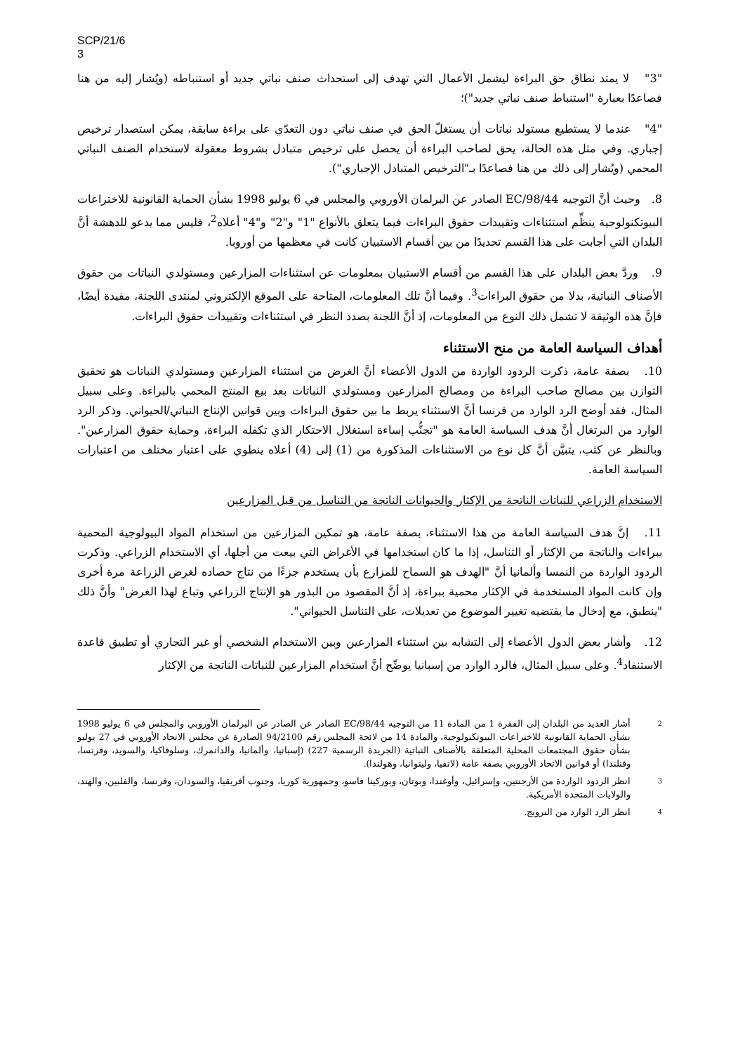SCP/21/6
3
"3" لا يمتد نطاق حق البراءة ليشمل الأعمال التي تهدف إلى استحداث صنف نباتي جديد أو استنباطه (ويُشار إليه من هنا فصاعدًا بعبارة "استنباط صنف نباتي جديد")؛
"4" عندما لا يستطيع مستولد نباتات أن يستغلّ الحق في صنف نباتي دون التعدّي على براءة سابقة، يمكن استصدار ترخيص إجباري. وفي مثل هذه الحالة، يحق لصاحب البراءة أن يحصل على ترخيص متبادل بشروط معقولة لاستخدام الصنف النباتي المحمي (ويُشار إلى ذلك من هنا فصاعدًا بـ"الترخيص المتبادل الإجباري").
8. وحيث أنَّ التوجيه 98/44/EC الصادر عن البرلمان الأوروبي والمجلس في 6 يوليو 1998 بشأن الحماية القانونية للاختراعات البيوتكنولوجية ينظِّم استثناءات وتقييدات حقوق البراءات فيما يتعلق بالأنواع "1" و"2" و"4" أعلاه<sup>2</sup>، فليس مما يدعو للدهشة أنَّ البلدان التي أجابت على هذا القسم تحديدًا من بين أقسام الاستبيان كانت في معظمها من أوروبا.
9. وردَّ بعض البلدان على هذا القسم من أقسام الاستبيان بمعلومات عن استثناءات المزارعين ومستولدي النباتات من حقوق الأصناف النباتية، بدلا من حقوق البراءات<sup>3</sup>. وفيما أنَّ تلك المعلومات، المتاحة على الموقع الإلكتروني لمنتدى اللجنة، مفيدة أيضًا، فإنَّ هذه الوثيقة لا تشمل ذلك النوع من المعلومات، إذ أنَّ اللجنة بصدد النظر في استثناءات وتقييدات حقوق البراءات.
أهداف السياسة العامة من منح الاستثناء
10. بصفة عامة، ذكرت الردود الواردة من الدول الأعضاء أنَّ الغرض من استثناء المزارعين ومستولدي النباتات هو تحقيق التوازن بين مصالح صاحب البراءة من ومصالح المزارعين ومستولدي النباتات بعد بيع المنتج المحمي بالبراءة. وعلى سبيل المثال، فقد أوضح الرد الوارد من فرنسا أنَّ الاستثناء يربط ما بين حقوق البراءات وبين قوانين الإنتاج النباتي/الحيواني. وذكر الرد الوارد من البرتغال أنَّ هدف السياسة العامة هو "تجنُّب إساءة استغلال الاحتكار الذي تكفله البراءة، وحماية حقوق المزارعين". وبالنظر عن كثب، يتبيَّن أنَّ كل نوع من الاستثناءات المذكورة من (1) إلى (4) أعلاه ينطوي على اعتبار مختلف من اعتبارات السياسة العامة.
الاستخدام الزراعي للنباتات الناتجة من الإكثار والحيوانات الناتجة من التناسل من قبل المزارعين
11. إنَّ هدف السياسة العامة من هذا الاستثناء، بصفة عامة، هو تمكين المزارعين من استخدام المواد البيولوجية المحمية ببراءات والناتجة من الإكثار أو التناسل، إذا ما كان استخدامها في الأغراض التي بيعت من أجلها، أي الاستخدام الزراعي. وذكرت الردود الواردة من النمسا وألمانيا أنَّ "الهدف هو السماح للمزارع بأن يستخدم جزءًا من نتاج حصاده لغرض الزراعة مرة أخرى وإن كانت المواد المستخدمة في الإكثار محمية ببراءة، إذ أنَّ المقصود من البذور هو الإنتاج الزراعي وتباع لهذا الغرض" وأنَّ ذلك "ينطبق، مع إدخال ما يقتضيه تغيير الموضوع من تعديلات، على التناسل الحيواني".
12. وأشار بعض الدول الأعضاء إلى التشابه بين استثناء المزارعين وبين الاستخدام الشخصي أو غير التجاري أو تطبيق قاعدة الاستنفاد<sup>4</sup>. وعلى سبيل المثال، فالرد الوارد من إسبانيا يوضِّح أنَّ استخدام المزارعين للنباتات الناتجة من الإكثار
2 أشار العديد من البلدان إلى الفقرة 1 من المادة 11 من التوجيه 98/44/EC الصادر عن الصادر عن البرلمان الأوروبي والمجلس في 6 يوليو 1998 بشأن الحماية القانونية للاختراعات البيوتكنولوجية، والمادة 14 من لائحة المجلس رقم 94/2100 الصادرة عن مجلس الاتحاد الأوروبي في 27 يوليو بشأن حقوق المجتمعات المحلية المتعلقة بالأصناف النباتية (الجريدة الرسمية 227) (إسبانيا، وألمانيا، والدانمرك، وسلوفاكيا، والسويد، وفرنسا، وفنلندا) أو قوانين الاتحاد الأوروبي بصفة عامة (لاتفيا، وليتوانيا، وهولندا).
3 انظر الردود الواردة من الأرجنتين، وإسرائيل، وأوغندا، وبوتان، وبوركينا فاسو، وجمهورية كوريا، وجنوب أفريقيا، والسودان، وفرنسا، والفلبين، والهند، والولايات المتحدة الأمريكية.
4 انظر الرد الوارد من النرويج.